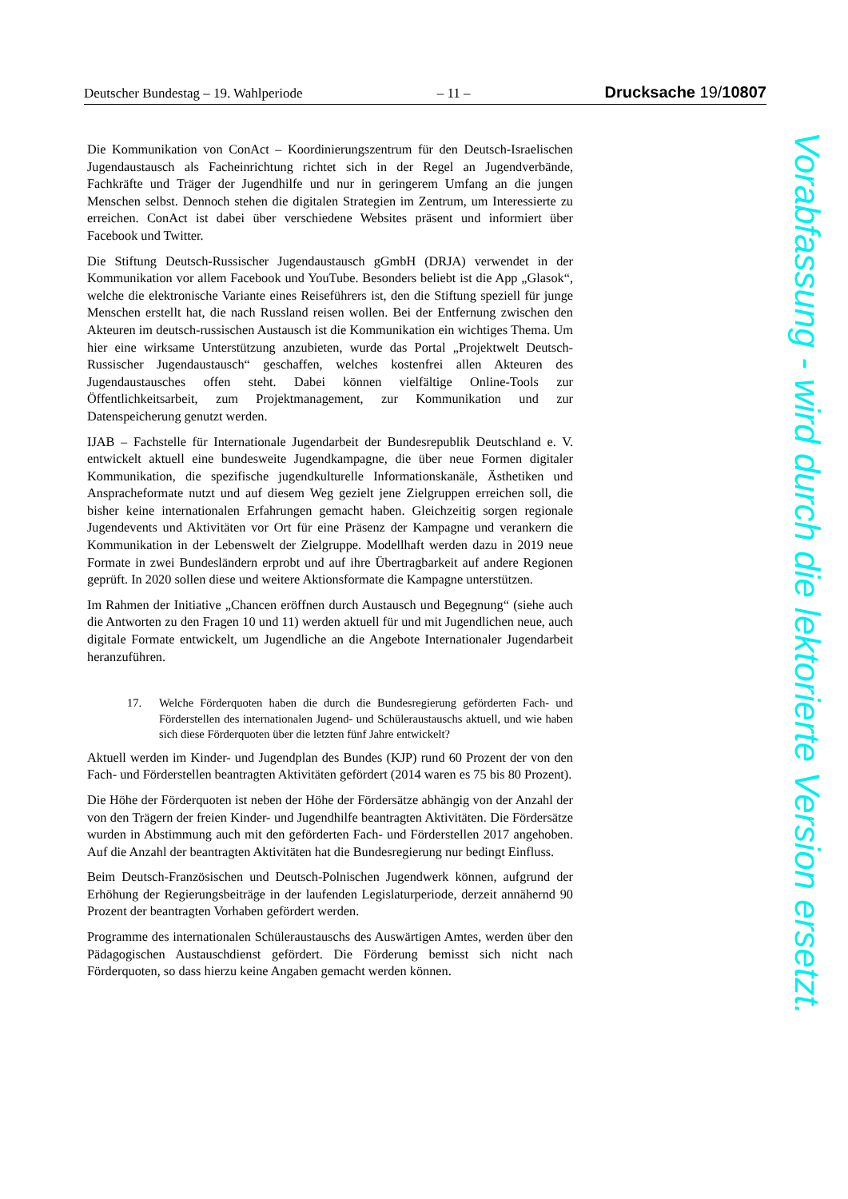Deutscher Bundestag – 19. Wahlperiode – 11 – Drucksache 19/10807
Die Kommunikation von ConAct – Koordinierungszentrum für den Deutsch-Israelischen Jugendaustausch als Facheinrichtung richtet sich in der Regel an Jugendverbände, Fachkräfte und Träger der Jugendhilfe und nur in geringerem Umfang an die jungen Menschen selbst. Dennoch stehen die digitalen Strategien im Zentrum, um Interessierte zu erreichen. ConAct ist dabei über verschiedene Websites präsent und informiert über Facebook und Twitter.
Die Stiftung Deutsch-Russischer Jugendaustausch gGmbH (DRJA) verwendet in der Kommunikation vor allem Facebook und YouTube. Besonders beliebt ist die App „Glasok“, welche die elektronische Variante eines Reiseführers ist, den die Stiftung speziell für junge Menschen erstellt hat, die nach Russland reisen wollen. Bei der Entfernung zwischen den Akteuren im deutsch-russischen Austausch ist die Kommunikation ein wichtiges Thema. Um hier eine wirksame Unterstützung anzubieten, wurde das Portal „Projektwelt Deutsch-Russischer Jugendaustausch“ geschaffen, welches kostenfrei allen Akteuren des Jugendaustausches offen steht. Dabei können vielfältige Online-Tools zur Öffentlichkeitsarbeit, zum Projektmanagement, zur Kommunikation und zur Datenspeicherung genutzt werden.
IJAB – Fachstelle für Internationale Jugendarbeit der Bundesrepublik Deutschland e. V. entwickelt aktuell eine bundesweite Jugendkampagne, die über neue Formen digitaler Kommunikation, die spezifische jugendkulturelle Informationskanäle, Ästhetiken und Anspracheformate nutzt und auf diesem Weg gezielt jene Zielgruppen erreichen soll, die bisher keine internationalen Erfahrungen gemacht haben. Gleichzeitig sorgen regionale Jugendevents und Aktivitäten vor Ort für eine Präsenz der Kampagne und verankern die Kommunikation in der Lebenswelt der Zielgruppe. Modellhaft werden dazu in 2019 neue Formate in zwei Bundesländern erprobt und auf ihre Übertragbarkeit auf andere Regionen geprüft. In 2020 sollen diese und weitere Aktionsformate die Kampagne unterstützen.
Im Rahmen der Initiative „Chancen eröffnen durch Austausch und Begegnung“ (siehe auch die Antworten zu den Fragen 10 und 11) werden aktuell für und mit Jugendlichen neue, auch digitale Formate entwickelt, um Jugendliche an die Angebote Internationaler Jugendarbeit heranzuführen.
17. Welche Förderquoten haben die durch die Bundesregierung geförderten Fach- und Förderstellen des internationalen Jugend- und Schüleraustauschs aktuell, und wie haben sich diese Förderquoten über die letzten fünf Jahre entwickelt?
Aktuell werden im Kinder- und Jugendplan des Bundes (KJP) rund 60 Prozent der von den Fach- und Förderstellen beantragten Aktivitäten gefördert (2014 waren es 75 bis 80 Prozent).
Die Höhe der Förderquoten ist neben der Höhe der Fördersätze abhängig von der Anzahl der von den Trägern der freien Kinder- und Jugendhilfe beantragten Aktivitäten. Die Fördersätze wurden in Abstimmung auch mit den geförderten Fach- und Förderstellen 2017 angehoben. Auf die Anzahl der beantragten Aktivitäten hat die Bundesregierung nur bedingt Einfluss.
Beim Deutsch-Französischen und Deutsch-Polnischen Jugendwerk können, aufgrund der Erhöhung der Regierungsbeiträge in der laufenden Legislaturperiode, derzeit annähernd 90 Prozent der beantragten Vorhaben gefördert werden.
Programme des internationalen Schüleraustauschs des Auswärtigen Amtes, werden über den Pädagogischen Austauschdienst gefördert. Die Förderung bemisst sich nicht nach Förderquoten, so dass hierzu keine Angaben gemacht werden können.
Vorabfassung - wird durch die lektorierte Version ersetzt.